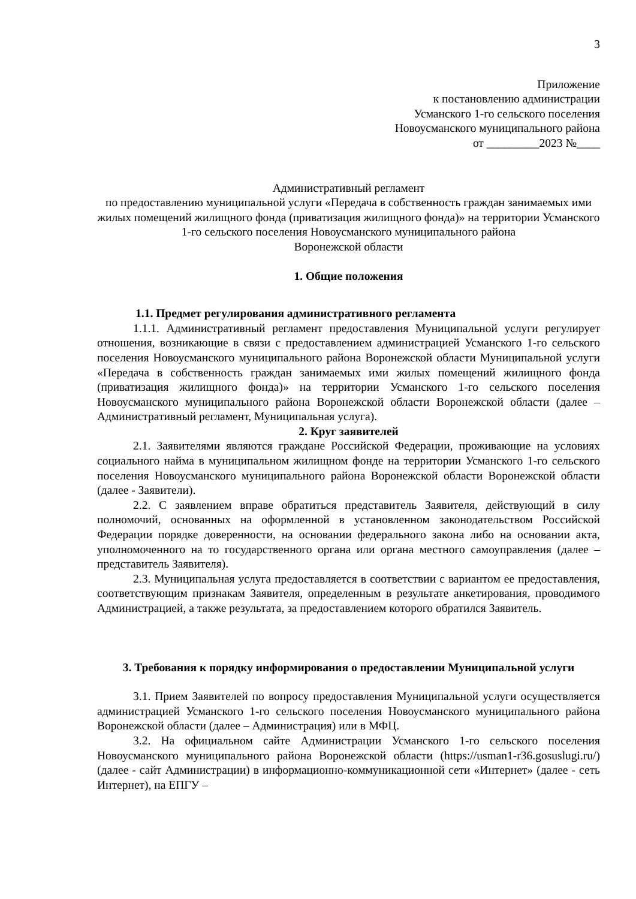3
Приложение
к постановлению администрации
Усманского 1-го сельского поселения
Новоусманского муниципального района
от _________2023 №____
Административный регламент
по предоставлению муниципальной услуги «Передача в собственность граждан занимаемых ими жилых помещений жилищного фонда (приватизация жилищного фонда)» на территории Усманского 1-го сельского поселения Новоусманского муниципального района
Воронежской области
1. Общие положения
1.1. Предмет регулирования административного регламента
1.1.1. Административный регламент предоставления Муниципальной услуги регулирует отношения, возникающие в связи с предоставлением администрацией Усманского 1-го сельского поселения Новоусманского муниципального района Воронежской области Муниципальной услуги «Передача в собственность граждан занимаемых ими жилых помещений жилищного фонда (приватизация жилищного фонда)» на территории Усманского 1-го сельского поселения Новоусманского муниципального района Воронежской области Воронежской области (далее – Административный регламент, Муниципальная услуга).
2. Круг заявителей
2.1. Заявителями являются граждане Российской Федерации, проживающие на условиях социального найма в муниципальном жилищном фонде на территории Усманского 1-го сельского поселения Новоусманского муниципального района Воронежской области Воронежской области (далее - Заявители).
2.2. С заявлением вправе обратиться представитель Заявителя, действующий в силу полномочий, основанных на оформленной в установленном законодательством Российской Федерации порядке доверенности, на основании федерального закона либо на основании акта, уполномоченного на то государственного органа или органа местного самоуправления (далее – представитель Заявителя).
2.3. Муниципальная услуга предоставляется в соответствии с вариантом ее предоставления, соответствующим признакам Заявителя, определенным в результате анкетирования, проводимого Администрацией, а также результата, за предоставлением которого обратился Заявитель.
3. Требования к порядку информирования о предоставлении Муниципальной услуги
3.1. Прием Заявителей по вопросу предоставления Муниципальной услуги осуществляется администрацией Усманского 1-го сельского поселения Новоусманского муниципального района Воронежской области (далее – Администрация) или в МФЦ.
3.2. На официальном сайте Администрации Усманского 1-го сельского поселения Новоусманского муниципального района Воронежской области (https://usman1-r36.gosuslugi.ru/) (далее - сайт Администрации) в информационно-коммуникационной сети «Интернет» (далее - сеть Интернет), на ЕПГУ –